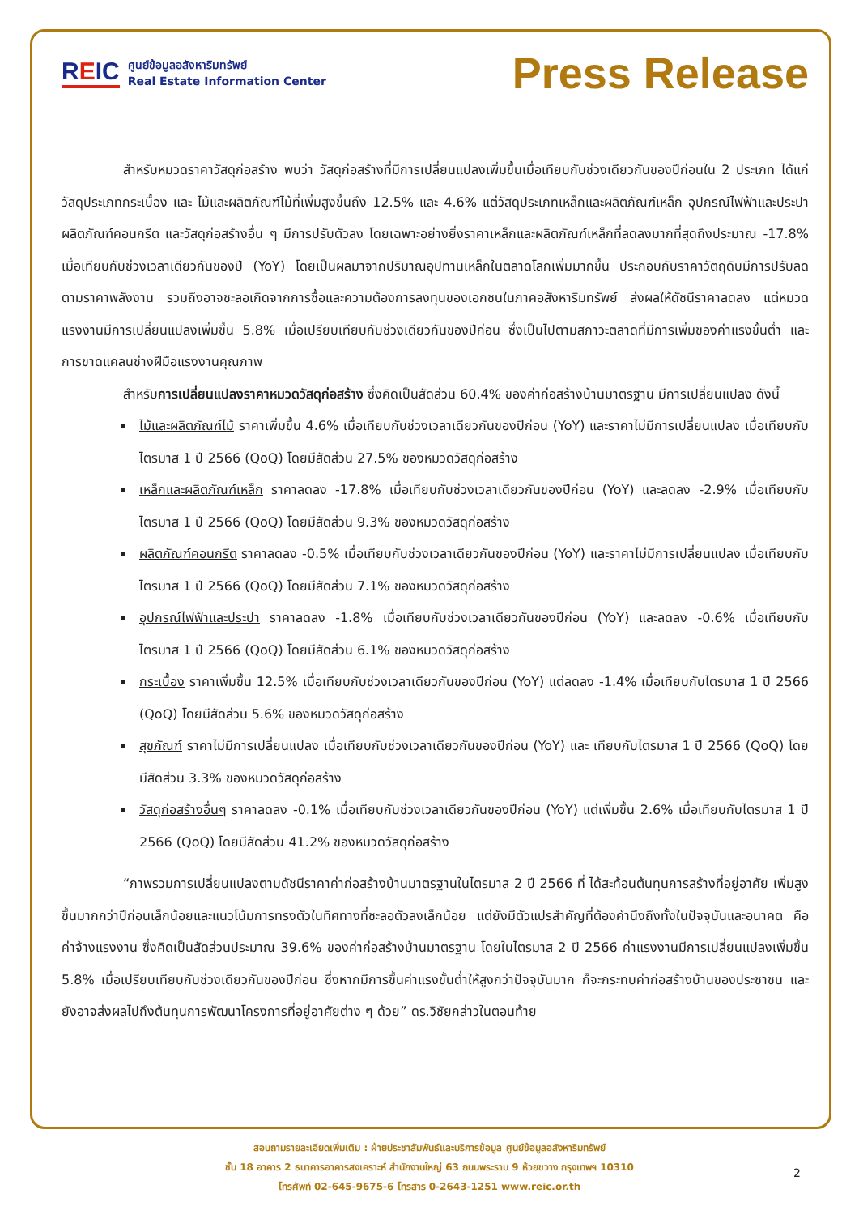REIC
ศูนย์ข้อมูลอสังหาริมทรัพย์
Real Estate Information Center
Press Release
สำหรับหมวดราคาวัสดุก่อสร้าง พบว่า วัสดุก่อสร้างที่มีการเปลี่ยนแปลงเพิ่มขึ้นเมื่อเทียบกับช่วงเดียวกันของปีก่อนใน 2 ประเภท ได้แก่ วัสดุประเภทกระเบื้อง และ ไม้และผลิตภัณฑ์ไม้ที่เพิ่มสูงขึ้นถึง 12.5% และ 4.6% แต่วัสดุประเภทเหล็กและผลิตภัณฑ์เหล็ก อุปกรณ์ไฟฟ้าและประปา ผลิตภัณฑ์คอนกรีต และวัสดุก่อสร้างอื่น ๆ มีการปรับตัวลง โดยเฉพาะอย่างยิ่งราคาเหล็กและผลิตภัณฑ์เหล็กที่ลดลงมากที่สุดถึงประมาณ -17.8% เมื่อเทียบกับช่วงเวลาเดียวกันของปี (YoY) โดยเป็นผลมาจากปริมาณอุปทานเหล็กในตลาดโลกเพิ่มมากขึ้น ประกอบกับราคาวัตถุดิบมีการปรับลดตามราคาพลังงาน รวมถึงอาจชะลอเกิดจากการซื้อและความต้องการลงทุนของเอกชนในภาคอสังหาริมทรัพย์ ส่งผลให้ดัชนีราคาลดลง แต่หมวดแรงงานมีการเปลี่ยนแปลงเพิ่มขึ้น 5.8% เมื่อเปรียบเทียบกับช่วงเดียวกันของปีก่อน ซึ่งเป็นไปตามสภาวะตลาดที่มีการเพิ่มของค่าแรงขั้นต่ำ และการขาดแคลนช่างฝีมือแรงงานคุณภาพ
สำหรับการเปลี่ยนแปลงราคาหมวดวัสดุก่อสร้าง ซึ่งคิดเป็นสัดส่วน 60.4% ของค่าก่อสร้างบ้านมาตรฐาน มีการเปลี่ยนแปลง ดังนี้
ไม้และผลิตภัณฑ์ไม้ ราคาเพิ่มขึ้น 4.6% เมื่อเทียบกับช่วงเวลาเดียวกันของปีก่อน (YoY) และราคาไม่มีการเปลี่ยนแปลง เมื่อเทียบกับไตรมาส 1 ปี 2566 (QoQ) โดยมีสัดส่วน 27.5% ของหมวดวัสดุก่อสร้าง
เหล็กและผลิตภัณฑ์เหล็ก ราคาลดลง -17.8% เมื่อเทียบกับช่วงเวลาเดียวกันของปีก่อน (YoY) และลดลง -2.9% เมื่อเทียบกับไตรมาส 1 ปี 2566 (QoQ) โดยมีสัดส่วน 9.3% ของหมวดวัสดุก่อสร้าง
ผลิตภัณฑ์คอนกรีต ราคาลดลง -0.5% เมื่อเทียบกับช่วงเวลาเดียวกันของปีก่อน (YoY) และราคาไม่มีการเปลี่ยนแปลง เมื่อเทียบกับไตรมาส 1 ปี 2566 (QoQ) โดยมีสัดส่วน 7.1% ของหมวดวัสดุก่อสร้าง
อุปกรณ์ไฟฟ้าและประปา ราคาลดลง -1.8% เมื่อเทียบกับช่วงเวลาเดียวกันของปีก่อน (YoY) และลดลง -0.6% เมื่อเทียบกับไตรมาส 1 ปี 2566 (QoQ) โดยมีสัดส่วน 6.1% ของหมวดวัสดุก่อสร้าง
กระเบื้อง ราคาเพิ่มขึ้น 12.5% เมื่อเทียบกับช่วงเวลาเดียวกันของปีก่อน (YoY) แต่ลดลง -1.4% เมื่อเทียบกับไตรมาส 1 ปี 2566 (QoQ) โดยมีสัดส่วน 5.6% ของหมวดวัสดุก่อสร้าง
สุขภัณฑ์ ราคาไม่มีการเปลี่ยนแปลง เมื่อเทียบกับช่วงเวลาเดียวกันของปีก่อน (YoY) และ เทียบกับไตรมาส 1 ปี 2566 (QoQ) โดยมีสัดส่วน 3.3% ของหมวดวัสดุก่อสร้าง
วัสดุก่อสร้างอื่นๆ ราคาลดลง -0.1% เมื่อเทียบกับช่วงเวลาเดียวกันของปีก่อน (YoY) แต่เพิ่มขึ้น 2.6% เมื่อเทียบกับไตรมาส 1 ปี 2566 (QoQ) โดยมีสัดส่วน 41.2% ของหมวดวัสดุก่อสร้าง
“ภาพรวมการเปลี่ยนแปลงตามดัชนีราคาค่าก่อสร้างบ้านมาตรฐานในไตรมาส 2 ปี 2566 ที่ ได้สะท้อนต้นทุนการสร้างที่อยู่อาศัย เพิ่มสูงขึ้นมากกว่าปีก่อนเล็กน้อยและแนวโน้มการทรงตัวในทิศทางที่ชะลอตัวลงเล็กน้อย แต่ยังมีตัวแปรสำคัญที่ต้องคำนึงถึงทั้งในปัจจุบันและอนาคต คือ ค่าจ้างแรงงาน ซึ่งคิดเป็นสัดส่วนประมาณ 39.6% ของค่าก่อสร้างบ้านมาตรฐาน โดยในไตรมาส 2 ปี 2566 ค่าแรงงานมีการเปลี่ยนแปลงเพิ่มขึ้น 5.8% เมื่อเปรียบเทียบกับช่วงเดียวกันของปีก่อน ซึ่งหากมีการขึ้นค่าแรงขั้นต่ำให้สูงกว่าปัจจุบันมาก ก็จะกระทบค่าก่อสร้างบ้านของประชาชน และยังอาจส่งผลไปถึงต้นทุนการพัฒนาโครงการที่อยู่อาศัยต่าง ๆ ด้วย” ดร.วิชัยกล่าวในตอนท้าย
สอบถามรายละเอียดเพิ่มเติม : ฝ่ายประชาสัมพันธ์และบริการข้อมูล ศูนย์ข้อมูลอสังหาริมทรัพย์
ชั้น 18 อาคาร 2 ธนาคารอาคารสงเคราะห์ สำนักงานใหญ่ 63 ถนนพระราม 9 ห้วยขวาง กรุงเทพฯ 10310
โทรศัพท์ 02-645-9675-6 โทรสาร 0-2643-1251 www.reic.or.th
2